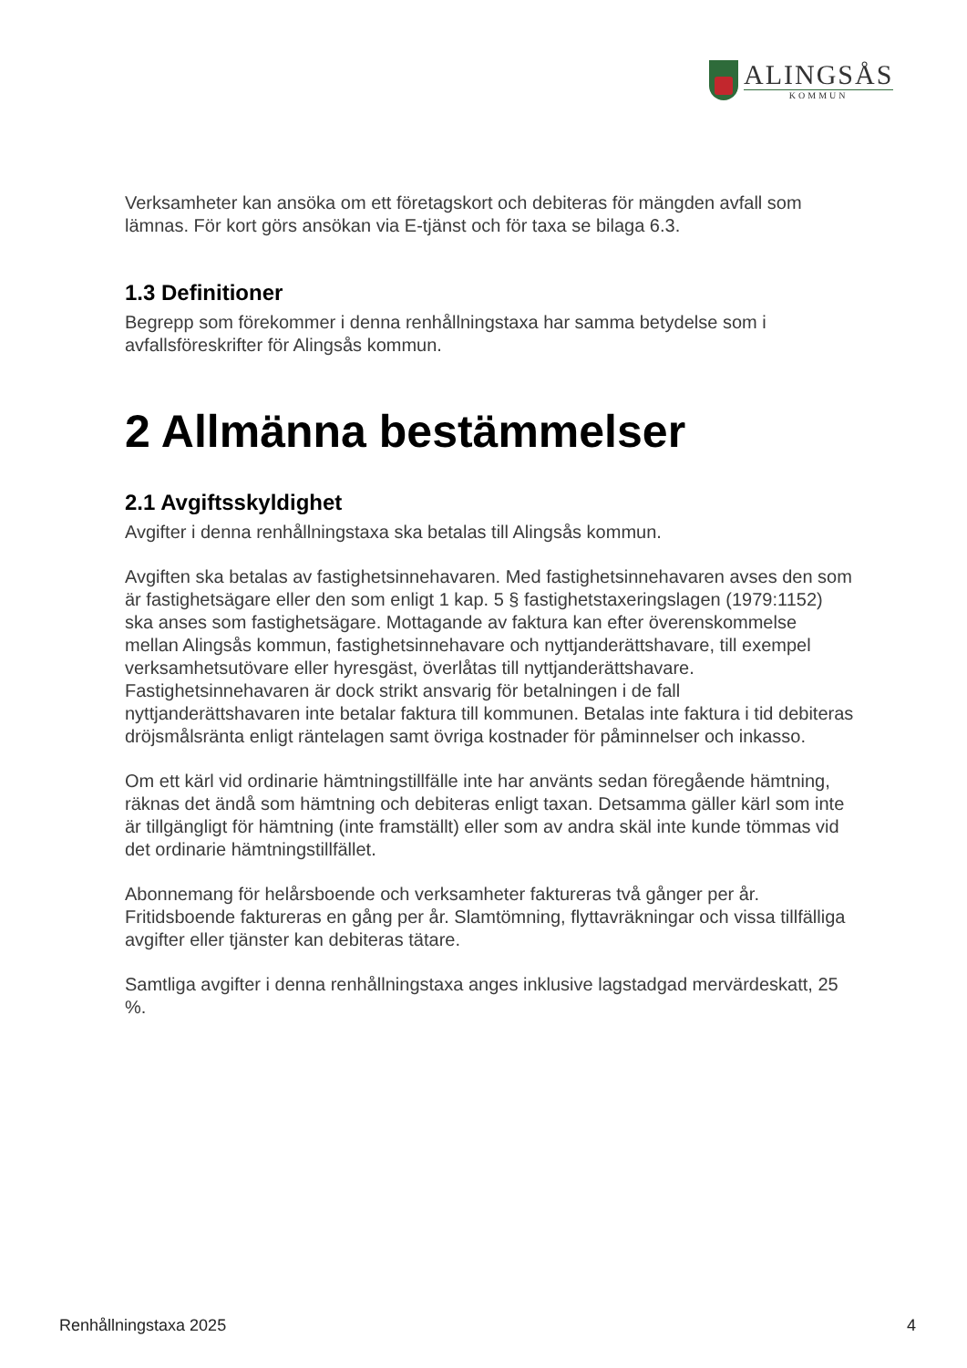ALINGSÅS
KOMMUN
Verksamheter kan ansöka om ett företagskort och debiteras för mängden avfall som lämnas. För kort görs ansökan via E-tjänst och för taxa se bilaga 6.3.
1.3 Definitioner
Begrepp som förekommer i denna renhållningstaxa har samma betydelse som i avfallsföreskrifter för Alingsås kommun.
2 Allmänna bestämmelser
2.1 Avgiftsskyldighet
Avgifter i denna renhållningstaxa ska betalas till Alingsås kommun.
Avgiften ska betalas av fastighetsinnehavaren. Med fastighetsinnehavaren avses den som är fastighetsägare eller den som enligt 1 kap. 5 § fastighetstaxeringslagen (1979:1152) ska anses som fastighetsägare. Mottagande av faktura kan efter överenskommelse mellan Alingsås kommun, fastighetsinnehavare och nyttjanderättshavare, till exempel verksamhetsutövare eller hyresgäst, överlåtas till nyttjanderättshavare. Fastighetsinnehavaren är dock strikt ansvarig för betalningen i de fall nyttjanderättshavaren inte betalar faktura till kommunen. Betalas inte faktura i tid debiteras dröjsmålsränta enligt räntelagen samt övriga kostnader för påminnelser och inkasso.
Om ett kärl vid ordinarie hämtningstillfälle inte har använts sedan föregående hämtning, räknas det ändå som hämtning och debiteras enligt taxan. Detsamma gäller kärl som inte är tillgängligt för hämtning (inte framställt) eller som av andra skäl inte kunde tömmas vid det ordinarie hämtningstillfället.
Abonnemang för helårsboende och verksamheter faktureras två gånger per år. Fritidsboende faktureras en gång per år. Slamtömning, flyttavräkningar och vissa tillfälliga avgifter eller tjänster kan debiteras tätare.
Samtliga avgifter i denna renhållningstaxa anges inklusive lagstadgad mervärdeskatt, 25 %.
Renhållningstaxa 2025 4